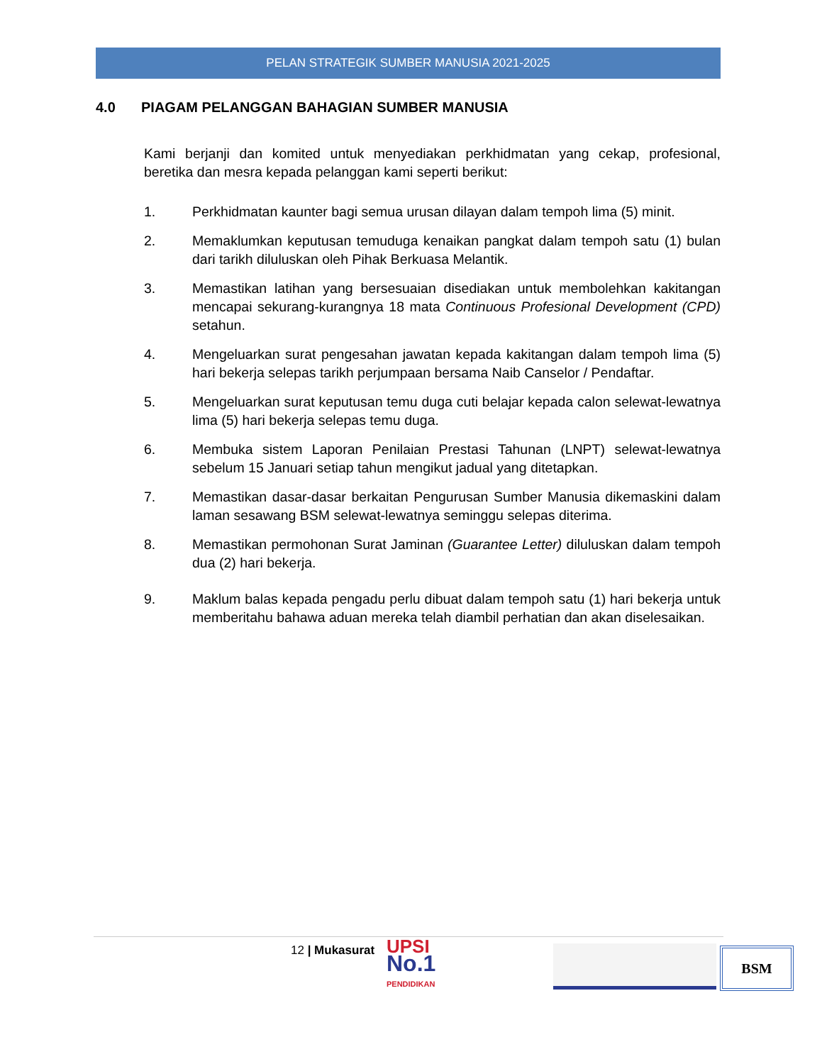PELAN STRATEGIK SUMBER MANUSIA 2021-2025
4.0 PIAGAM PELANGGAN BAHAGIAN SUMBER MANUSIA
Kami berjanji dan komited untuk menyediakan perkhidmatan yang cekap, profesional, beretika dan mesra kepada pelanggan kami seperti berikut:
1. Perkhidmatan kaunter bagi semua urusan dilayan dalam tempoh lima (5) minit.
2. Memaklumkan keputusan temuduga kenaikan pangkat dalam tempoh satu (1) bulan dari tarikh diluluskan oleh Pihak Berkuasa Melantik.
3. Memastikan latihan yang bersesuaian disediakan untuk membolehkan kakitangan mencapai sekurang-kurangnya 18 mata Continuous Profesional Development (CPD) setahun.
4. Mengeluarkan surat pengesahan jawatan kepada kakitangan dalam tempoh lima (5) hari bekerja selepas tarikh perjumpaan bersama Naib Canselor / Pendaftar.
5. Mengeluarkan surat keputusan temu duga cuti belajar kepada calon selewat-lewatnya lima (5) hari bekerja selepas temu duga.
6. Membuka sistem Laporan Penilaian Prestasi Tahunan (LNPT) selewat-lewatnya sebelum 15 Januari setiap tahun mengikut jadual yang ditetapkan.
7. Memastikan dasar-dasar berkaitan Pengurusan Sumber Manusia dikemaskini dalam laman sesawang BSM selewat-lewatnya seminggu selepas diterima.
8. Memastikan permohonan Surat Jaminan (Guarantee Letter) diluluskan dalam tempoh dua (2) hari bekerja.
9. Maklum balas kepada pengadu perlu dibuat dalam tempoh satu (1) hari bekerja untuk memberitahu bahawa aduan mereka telah diambil perhatian dan akan diselesaikan.
12 | Mukasurat UPSI
No.1
PENDIDIKAN
BSM